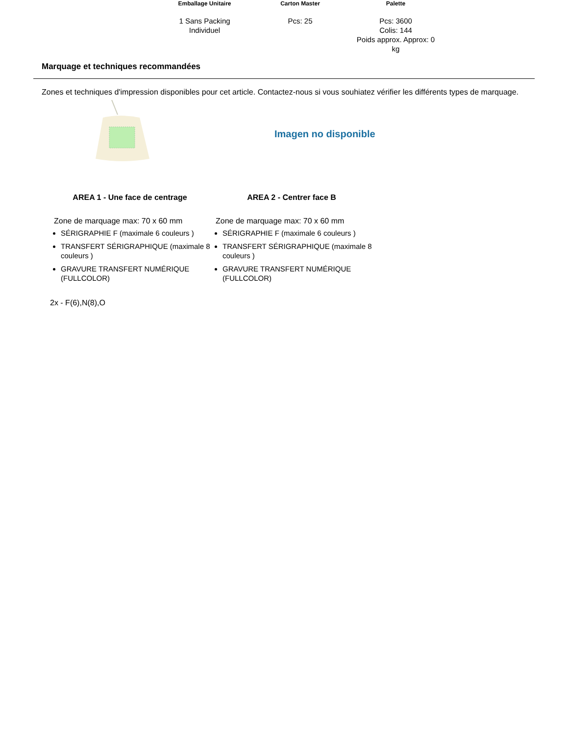| Emballage Unitaire | Carton Master | Palette |
| --- | --- | --- |
| 1 Sans Packing Individuel | Pcs: 25 | Pcs: 3600 Colis: 144 Poids approx. Approx: 0 kg |
Marquage et techniques recommandées
Zones et techniques d'impression disponibles pour cet article. Contactez-nous si vous souhiatez vérifier les différents types de marquage.
Imagen no disponible
AREA 1 - Une face de centrage
Zone de marquage max: 70 x 60 mm
SÉRIGRAPHIE F (maximale 6 couleurs )
TRANSFERT SÉRIGRAPHIQUE (maximale 8 couleurs )
GRAVURE TRANSFERT NUMÉRIQUE (FULLCOLOR)
AREA 2 - Centrer face B
Zone de marquage max: 70 x 60 mm
SÉRIGRAPHIE F (maximale 6 couleurs )
TRANSFERT SÉRIGRAPHIQUE (maximale 8 couleurs )
GRAVURE TRANSFERT NUMÉRIQUE (FULLCOLOR)
2x - F(6),N(8),O